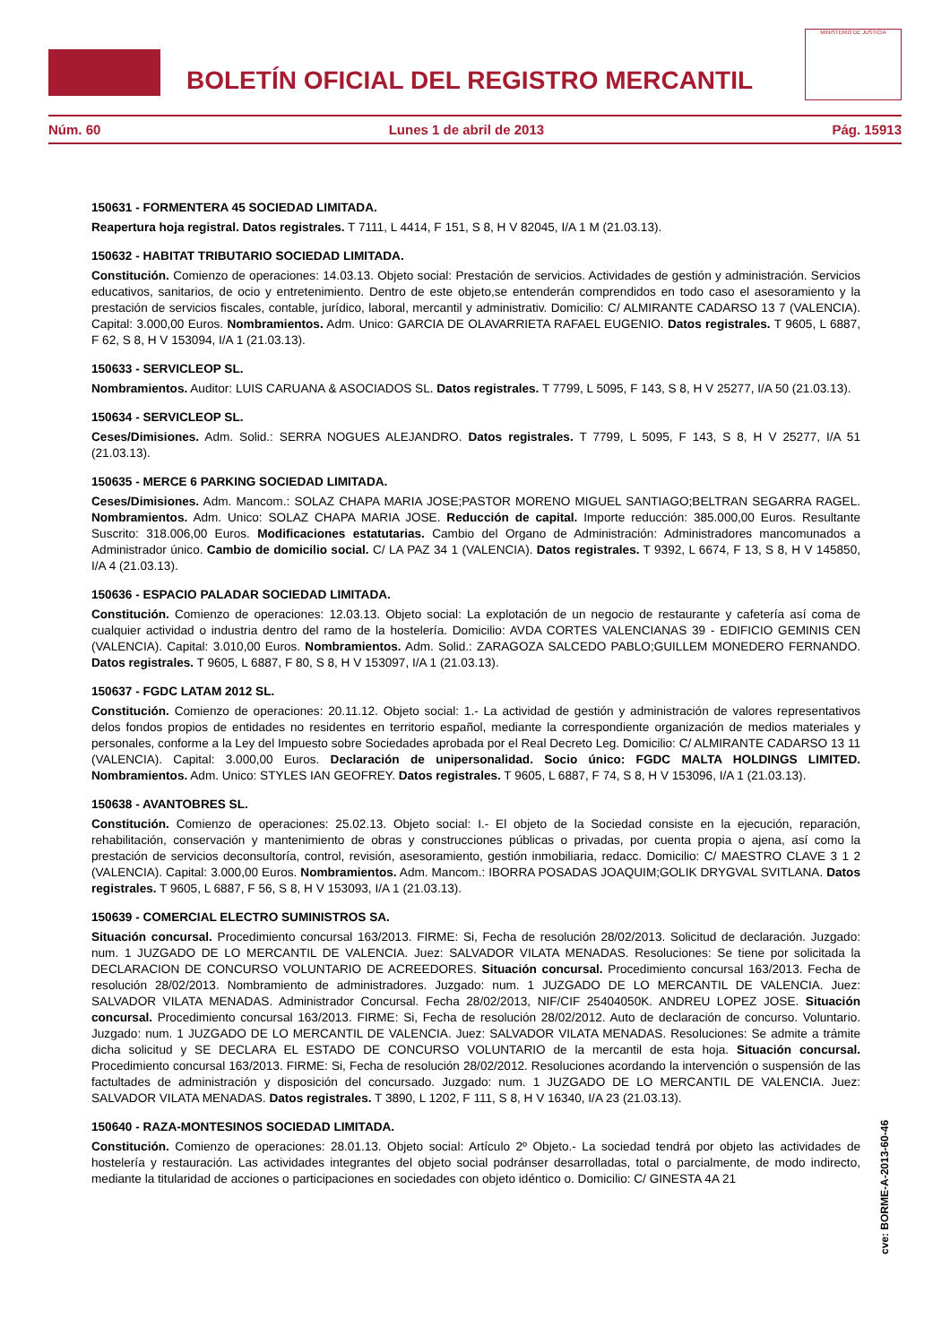BOLETÍN OFICIAL DEL REGISTRO MERCANTIL
MINISTERIO DE JUSTICIA
Núm. 60 Lunes 1 de abril de 2013 Pág. 15913
150631 - FORMENTERA 45 SOCIEDAD LIMITADA.
Reapertura hoja registral. Datos registrales. T 7111, L 4414, F 151, S 8, H V 82045, I/A 1 M (21.03.13).
150632 - HABITAT TRIBUTARIO SOCIEDAD LIMITADA.
Constitución. Comienzo de operaciones: 14.03.13. Objeto social: Prestación de servicios. Actividades de gestión y administración. Servicios educativos, sanitarios, de ocio y entretenimiento. Dentro de este objeto,se entenderán comprendidos en todo caso el asesoramiento y la prestación de servicios fiscales, contable, jurídico, laboral, mercantil y administrativ. Domicilio: C/ ALMIRANTE CADARSO 13 7 (VALENCIA). Capital: 3.000,00 Euros. Nombramientos. Adm. Unico: GARCIA DE OLAVARRIETA RAFAEL EUGENIO. Datos registrales. T 9605, L 6887, F 62, S 8, H V 153094, I/A 1 (21.03.13).
150633 - SERVICLEOP SL.
Nombramientos. Auditor: LUIS CARUANA & ASOCIADOS SL. Datos registrales. T 7799, L 5095, F 143, S 8, H V 25277, I/A 50 (21.03.13).
150634 - SERVICLEOP SL.
Ceses/Dimisiones. Adm. Solid.: SERRA NOGUES ALEJANDRO. Datos registrales. T 7799, L 5095, F 143, S 8, H V 25277, I/A 51 (21.03.13).
150635 - MERCE 6 PARKING SOCIEDAD LIMITADA.
Ceses/Dimisiones. Adm. Mancom.: SOLAZ CHAPA MARIA JOSE;PASTOR MORENO MIGUEL SANTIAGO;BELTRAN SEGARRA RAGEL. Nombramientos. Adm. Unico: SOLAZ CHAPA MARIA JOSE. Reducción de capital. Importe reducción: 385.000,00 Euros. Resultante Suscrito: 318.006,00 Euros. Modificaciones estatutarias. Cambio del Organo de Administración: Administradores mancomunados a Administrador único. Cambio de domicilio social. C/ LA PAZ 34 1 (VALENCIA). Datos registrales. T 9392, L 6674, F 13, S 8, H V 145850, I/A 4 (21.03.13).
150636 - ESPACIO PALADAR SOCIEDAD LIMITADA.
Constitución. Comienzo de operaciones: 12.03.13. Objeto social: La explotación de un negocio de restaurante y cafetería así coma de cualquier actividad o industria dentro del ramo de la hostelería. Domicilio: AVDA CORTES VALENCIANAS 39 - EDIFICIO GEMINIS CEN (VALENCIA). Capital: 3.010,00 Euros. Nombramientos. Adm. Solid.: ZARAGOZA SALCEDO PABLO;GUILLEM MONEDERO FERNANDO. Datos registrales. T 9605, L 6887, F 80, S 8, H V 153097, I/A 1 (21.03.13).
150637 - FGDC LATAM 2012 SL.
Constitución. Comienzo de operaciones: 20.11.12. Objeto social: 1.- La actividad de gestión y administración de valores representativos delos fondos propios de entidades no residentes en territorio español, mediante la correspondiente organización de medios materiales y personales, conforme a la Ley del Impuesto sobre Sociedades aprobada por el Real Decreto Leg. Domicilio: C/ ALMIRANTE CADARSO 13 11 (VALENCIA). Capital: 3.000,00 Euros. Declaración de unipersonalidad. Socio único: FGDC MALTA HOLDINGS LIMITED. Nombramientos. Adm. Unico: STYLES IAN GEOFREY. Datos registrales. T 9605, L 6887, F 74, S 8, H V 153096, I/A 1 (21.03.13).
150638 - AVANTOBRES SL.
Constitución. Comienzo de operaciones: 25.02.13. Objeto social: I.- El objeto de la Sociedad consiste en la ejecución, reparación, rehabilitación, conservación y mantenimiento de obras y construcciones públicas o privadas, por cuenta propia o ajena, así como la prestación de servicios deconsultoría, control, revisión, asesoramiento, gestión inmobiliaria, redacc. Domicilio: C/ MAESTRO CLAVE 3 1 2 (VALENCIA). Capital: 3.000,00 Euros. Nombramientos. Adm. Mancom.: IBORRA POSADAS JOAQUIM;GOLIK DRYGVAL SVITLANA. Datos registrales. T 9605, L 6887, F 56, S 8, H V 153093, I/A 1 (21.03.13).
150639 - COMERCIAL ELECTRO SUMINISTROS SA.
Situación concursal. Procedimiento concursal 163/2013. FIRME: Si, Fecha de resolución 28/02/2013. Solicitud de declaración. Juzgado: num. 1 JUZGADO DE LO MERCANTIL DE VALENCIA. Juez: SALVADOR VILATA MENADAS. Resoluciones: Se tiene por solicitada la DECLARACION DE CONCURSO VOLUNTARIO DE ACREEDORES. Situación concursal. Procedimiento concursal 163/2013. Fecha de resolución 28/02/2013. Nombramiento de administradores. Juzgado: num. 1 JUZGADO DE LO MERCANTIL DE VALENCIA. Juez: SALVADOR VILATA MENADAS. Administrador Concursal. Fecha 28/02/2013, NIF/CIF 25404050K. ANDREU LOPEZ JOSE. Situación concursal. Procedimiento concursal 163/2013. FIRME: Si, Fecha de resolución 28/02/2012. Auto de declaración de concurso. Voluntario. Juzgado: num. 1 JUZGADO DE LO MERCANTIL DE VALENCIA. Juez: SALVADOR VILATA MENADAS. Resoluciones: Se admite a trámite dicha solicitud y SE DECLARA EL ESTADO DE CONCURSO VOLUNTARIO de la mercantil de esta hoja. Situación concursal. Procedimiento concursal 163/2013. FIRME: Si, Fecha de resolución 28/02/2012. Resoluciones acordando la intervención o suspensión de las factultades de administración y disposición del concursado. Juzgado: num. 1 JUZGADO DE LO MERCANTIL DE VALENCIA. Juez: SALVADOR VILATA MENADAS. Datos registrales. T 3890, L 1202, F 111, S 8, H V 16340, I/A 23 (21.03.13).
150640 - RAZA-MONTESINOS SOCIEDAD LIMITADA.
Constitución. Comienzo de operaciones: 28.01.13. Objeto social: Artículo 2º Objeto.- La sociedad tendrá por objeto las actividades de hostelería y restauración. Las actividades integrantes del objeto social podránser desarrolladas, total o parcialmente, de modo indirecto, mediante la titularidad de acciones o participaciones en sociedades con objeto idéntico o. Domicilio: C/ GINESTA 4A 21
cve: BORME-A-2013-60-46